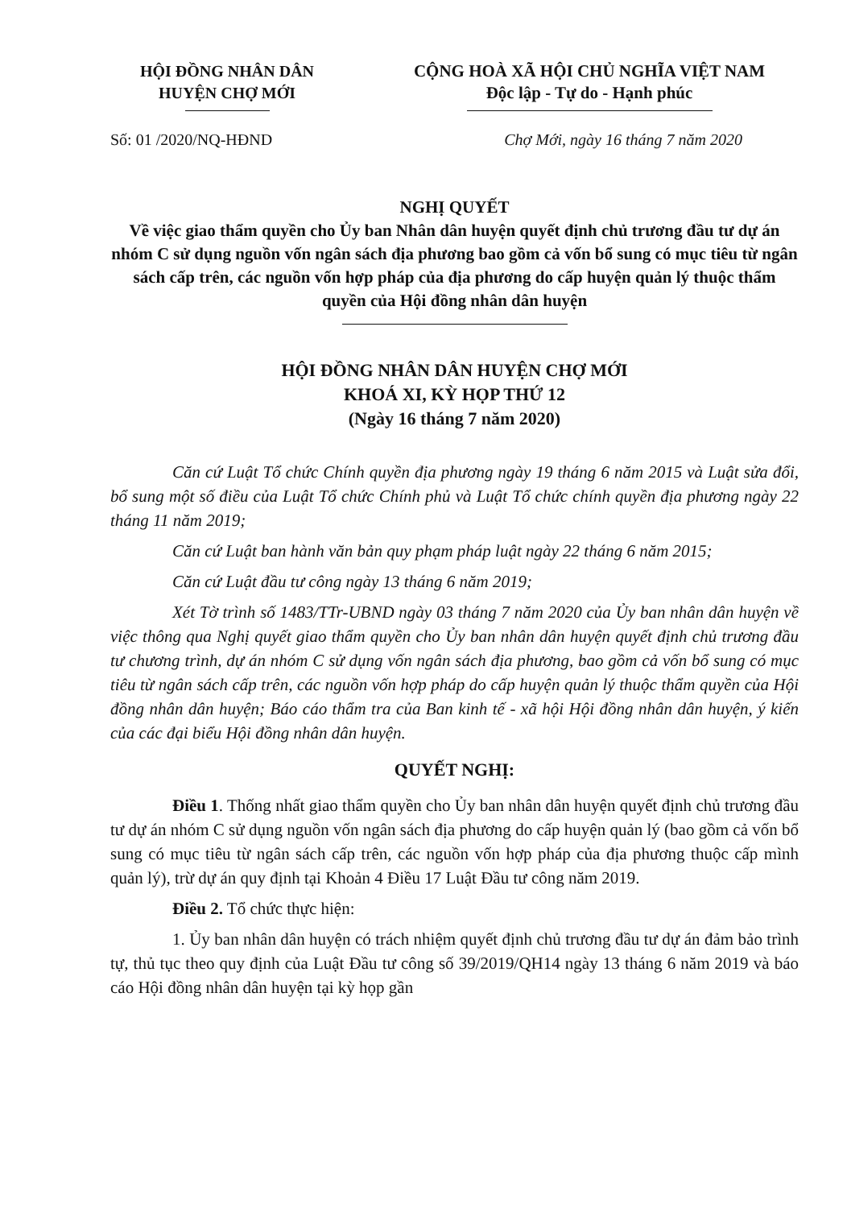HỘI ĐỒNG NHÂN DÂN
HUYỆN CHỢ MỚI
CỘNG HOÀ XÃ HỘI CHỦ NGHĨA VIỆT NAM
Độc lập - Tự do - Hạnh phúc
Số: 01 /2020/NQ-HĐND Chợ Mới, ngày 16 tháng 7 năm 2020
NGHỊ QUYẾT
Về việc giao thẩm quyền cho Ủy ban Nhân dân huyện quyết định chủ trương đầu tư dự án nhóm C sử dụng nguồn vốn ngân sách địa phương bao gồm cả vốn bổ sung có mục tiêu từ ngân sách cấp trên, các nguồn vốn hợp pháp của địa phương do cấp huyện quản lý thuộc thẩm quyền của Hội đồng nhân dân huyện
HỘI ĐỒNG NHÂN DÂN HUYỆN CHỢ MỚI
KHOÁ XI, KỲ HỌP THỨ 12
(Ngày 16 tháng 7 năm 2020)
Căn cứ Luật Tổ chức Chính quyền địa phương ngày 19 tháng 6 năm 2015 và Luật sửa đổi, bổ sung một số điều của Luật Tổ chức Chính phủ và Luật Tổ chức chính quyền địa phương ngày 22 tháng 11 năm 2019;
Căn cứ Luật ban hành văn bản quy phạm pháp luật ngày 22 tháng 6 năm 2015;
Căn cứ Luật đầu tư công ngày 13 tháng 6 năm 2019;
Xét Tờ trình số 1483/TTr-UBND ngày 03 tháng 7 năm 2020 của Ủy ban nhân dân huyện về việc thông qua Nghị quyết giao thẩm quyền cho Ủy ban nhân dân huyện quyết định chủ trương đầu tư chương trình, dự án nhóm C sử dụng vốn ngân sách địa phương, bao gồm cả vốn bổ sung có mục tiêu từ ngân sách cấp trên, các nguồn vốn hợp pháp do cấp huyện quản lý thuộc thẩm quyền của Hội đồng nhân dân huyện; Báo cáo thẩm tra của Ban kinh tế - xã hội Hội đồng nhân dân huyện, ý kiến của các đại biểu Hội đồng nhân dân huyện.
QUYẾT NGHỊ:
Điều 1. Thống nhất giao thẩm quyền cho Ủy ban nhân dân huyện quyết định chủ trương đầu tư dự án nhóm C sử dụng nguồn vốn ngân sách địa phương do cấp huyện quản lý (bao gồm cả vốn bổ sung có mục tiêu từ ngân sách cấp trên, các nguồn vốn hợp pháp của địa phương thuộc cấp mình quản lý), trừ dự án quy định tại Khoản 4 Điều 17 Luật Đầu tư công năm 2019.
Điều 2. Tổ chức thực hiện:
1. Ủy ban nhân dân huyện có trách nhiệm quyết định chủ trương đầu tư dự án đảm bảo trình tự, thủ tục theo quy định của Luật Đầu tư công số 39/2019/QH14 ngày 13 tháng 6 năm 2019 và báo cáo Hội đồng nhân dân huyện tại kỳ họp gần